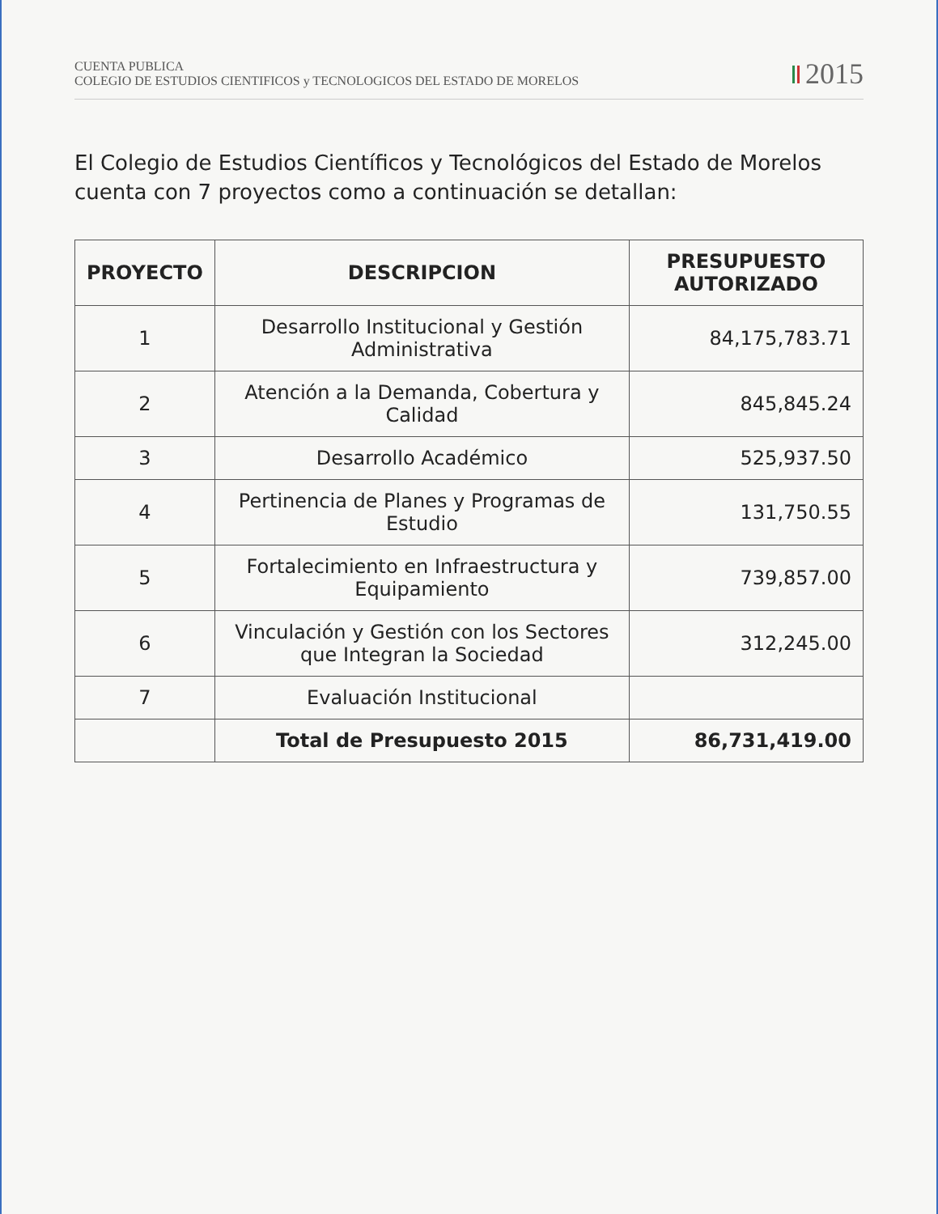CUENTA PUBLICA
COLEGIO DE ESTUDIOS CIENTIFICOS y TECNOLOGICOS DEL ESTADO DE MORELOS
2015
El Colegio de Estudios Científicos y Tecnológicos del Estado de Morelos cuenta con 7 proyectos como a continuación se detallan:
| PROYECTO | DESCRIPCION | PRESUPUESTO AUTORIZADO |
| --- | --- | --- |
| 1 | Desarrollo Institucional y Gestión Administrativa | 84,175,783.71 |
| 2 | Atención a la Demanda, Cobertura y Calidad | 845,845.24 |
| 3 | Desarrollo Académico | 525,937.50 |
| 4 | Pertinencia de Planes y Programas de Estudio | 131,750.55 |
| 5 | Fortalecimiento en Infraestructura y Equipamiento | 739,857.00 |
| 6 | Vinculación y Gestión con los Sectores que Integran la Sociedad | 312,245.00 |
| 7 | Evaluación Institucional | |
| | Total de Presupuesto 2015 | 86,731,419.00 |